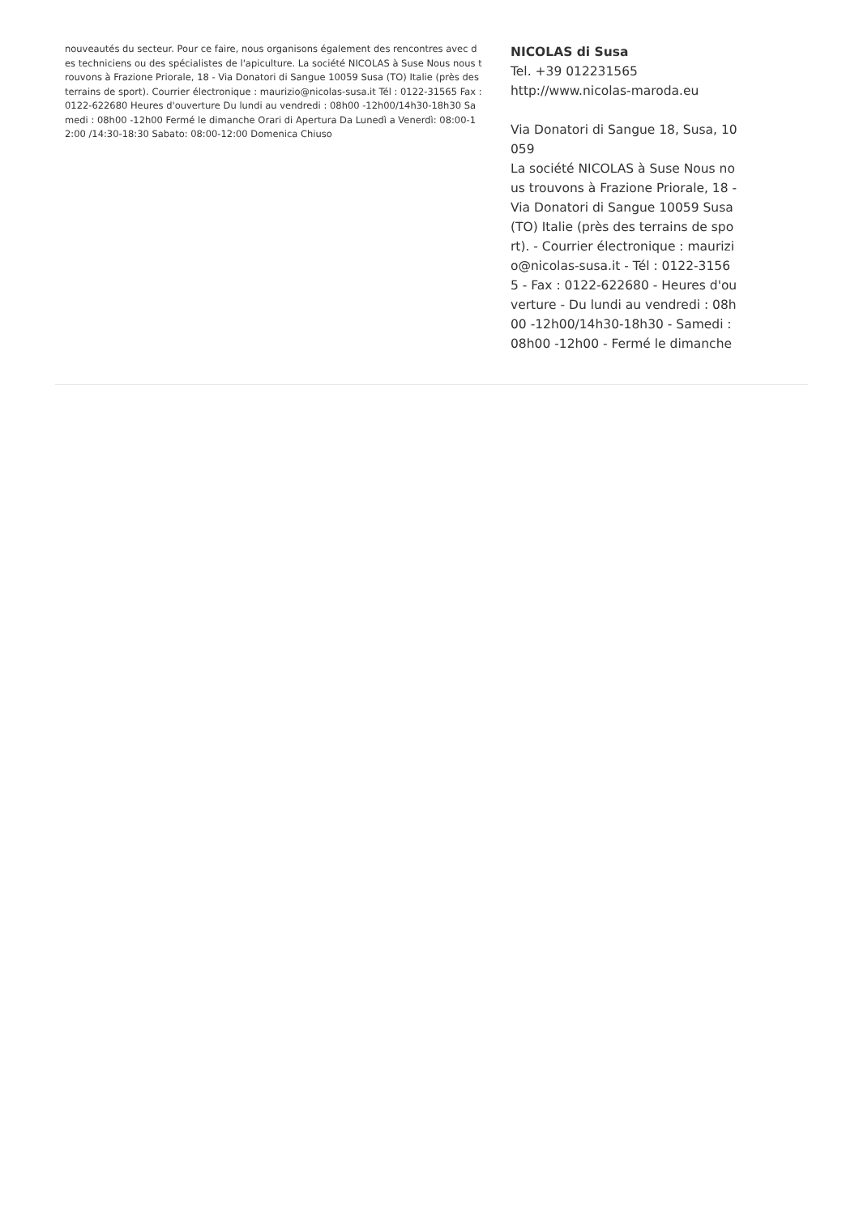nouveautés du secteur. Pour ce faire, nous organisons également des rencontres avec des techniciens ou des spécialistes de l'apiculture. La société NICOLAS à Suse Nous nous trouvons à Frazione Priorale, 18 - Via Donatori di Sangue 10059 Susa (TO) Italie (près des terrains de sport). Courrier électronique : maurizio@nicolas-susa.it Tél : 0122-31565 Fax : 0122-622680 Heures d'ouverture Du lundi au vendredi : 08h00 -12h00/14h30-18h30 Samedi : 08h00 -12h00 Fermé le dimanche Orari di Apertura Da Lunedì a Venerdì: 08:00-12:00 /14:30-18:30 Sabato: 08:00-12:00 Domenica Chiuso
NICOLAS di Susa
Tel. +39 012231565
http://www.nicolas-maroda.eu
Via Donatori di Sangue 18, Susa, 10059
La société NICOLAS à Suse Nous nous trouvons à Frazione Priorale, 18 - Via Donatori di Sangue 10059 Susa (TO) Italie (près des terrains de sport). - Courrier électronique : maurizio@nicolas-susa.it - Tél : 0122-31565 - Fax : 0122-622680 - Heures d'ouverture - Du lundi au vendredi : 08h00 -12h00/14h30-18h30 - Samedi : 08h00 -12h00 - Fermé le dimanche